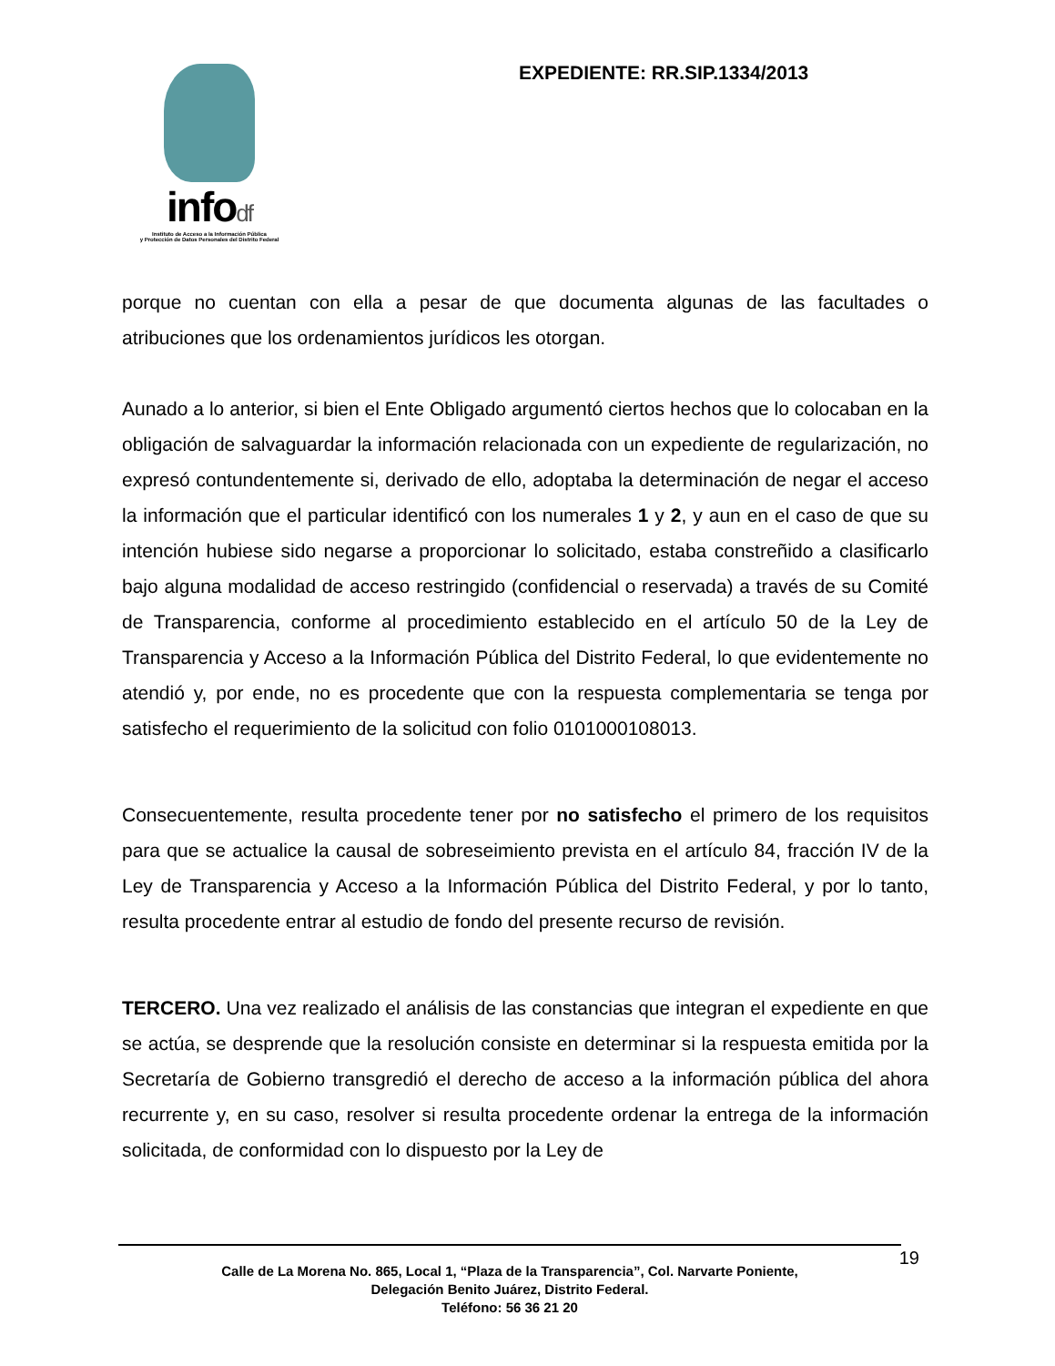infodf
Instituto de Acceso a la Información Pública
y Protección de Datos Personales del Distrito Federal
EXPEDIENTE: RR.SIP.1334/2013
porque no cuentan con ella a pesar de que documenta algunas de las facultades o atribuciones que los ordenamientos jurídicos les otorgan.
Aunado a lo anterior, si bien el Ente Obligado argumentó ciertos hechos que lo colocaban en la obligación de salvaguardar la información relacionada con un expediente de regularización, no expresó contundentemente si, derivado de ello, adoptaba la determinación de negar el acceso la información que el particular identificó con los numerales 1 y 2, y aun en el caso de que su intención hubiese sido negarse a proporcionar lo solicitado, estaba constreñido a clasificarlo bajo alguna modalidad de acceso restringido (confidencial o reservada) a través de su Comité de Transparencia, conforme al procedimiento establecido en el artículo 50 de la Ley de Transparencia y Acceso a la Información Pública del Distrito Federal, lo que evidentemente no atendió y, por ende, no es procedente que con la respuesta complementaria se tenga por satisfecho el requerimiento de la solicitud con folio 0101000108013.
Consecuentemente, resulta procedente tener por no satisfecho el primero de los requisitos para que se actualice la causal de sobreseimiento prevista en el artículo 84, fracción IV de la Ley de Transparencia y Acceso a la Información Pública del Distrito Federal, y por lo tanto, resulta procedente entrar al estudio de fondo del presente recurso de revisión.
TERCERO. Una vez realizado el análisis de las constancias que integran el expediente en que se actúa, se desprende que la resolución consiste en determinar si la respuesta emitida por la Secretaría de Gobierno transgredió el derecho de acceso a la información pública del ahora recurrente y, en su caso, resolver si resulta procedente ordenar la entrega de la información solicitada, de conformidad con lo dispuesto por la Ley de
19
Calle de La Morena No. 865, Local 1, “Plaza de la Transparencia”, Col. Narvarte Poniente,
Delegación Benito Juárez, Distrito Federal.
Teléfono: 56 36 21 20